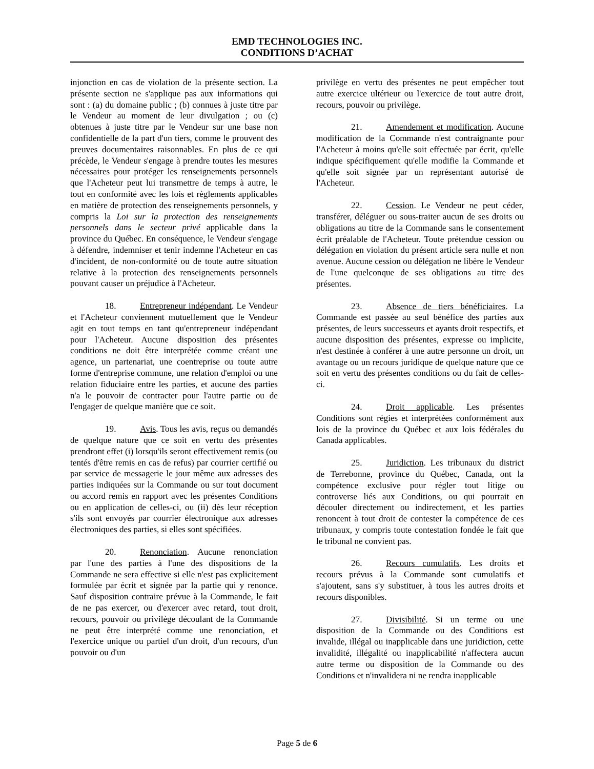EMD TECHNOLOGIES INC.
CONDITIONS D’ACHAT
injonction en cas de violation de la présente section. La présente section ne s'applique pas aux informations qui sont : (a) du domaine public ; (b) connues à juste titre par le Vendeur au moment de leur divulgation ; ou (c) obtenues à juste titre par le Vendeur sur une base non confidentielle de la part d'un tiers, comme le prouvent des preuves documentaires raisonnables. En plus de ce qui précède, le Vendeur s'engage à prendre toutes les mesures nécessaires pour protéger les renseignements personnels que l'Acheteur peut lui transmettre de temps à autre, le tout en conformité avec les lois et règlements applicables en matière de protection des renseignements personnels, y compris la Loi sur la protection des renseignements personnels dans le secteur privé applicable dans la province du Québec. En conséquence, le Vendeur s'engage à défendre, indemniser et tenir indemne l'Acheteur en cas d'incident, de non-conformité ou de toute autre situation relative à la protection des renseignements personnels pouvant causer un préjudice à l'Acheteur.
18. Entrepreneur indépendant. Le Vendeur et l'Acheteur conviennent mutuellement que le Vendeur agit en tout temps en tant qu'entrepreneur indépendant pour l'Acheteur. Aucune disposition des présentes conditions ne doit être interprétée comme créant une agence, un partenariat, une coentreprise ou toute autre forme d'entreprise commune, une relation d'emploi ou une relation fiduciaire entre les parties, et aucune des parties n'a le pouvoir de contracter pour l'autre partie ou de l'engager de quelque manière que ce soit.
19. Avis. Tous les avis, reçus ou demandés de quelque nature que ce soit en vertu des présentes prendront effet (i) lorsqu'ils seront effectivement remis (ou tentés d'être remis en cas de refus) par courrier certifié ou par service de messagerie le jour même aux adresses des parties indiquées sur la Commande ou sur tout document ou accord remis en rapport avec les présentes Conditions ou en application de celles-ci, ou (ii) dès leur réception s'ils sont envoyés par courrier électronique aux adresses électroniques des parties, si elles sont spécifiées.
20. Renonciation. Aucune renonciation par l'une des parties à l'une des dispositions de la Commande ne sera effective si elle n'est pas explicitement formulée par écrit et signée par la partie qui y renonce. Sauf disposition contraire prévue à la Commande, le fait de ne pas exercer, ou d'exercer avec retard, tout droit, recours, pouvoir ou privilège découlant de la Commande ne peut être interprété comme une renonciation, et l'exercice unique ou partiel d'un droit, d'un recours, d'un pouvoir ou d'un
privilège en vertu des présentes ne peut empêcher tout autre exercice ultérieur ou l'exercice de tout autre droit, recours, pouvoir ou privilège.
21. Amendement et modification. Aucune modification de la Commande n'est contraignante pour l'Acheteur à moins qu'elle soit effectuée par écrit, qu'elle indique spécifiquement qu'elle modifie la Commande et qu'elle soit signée par un représentant autorisé de l'Acheteur.
22. Cession. Le Vendeur ne peut céder, transférer, déléguer ou sous-traiter aucun de ses droits ou obligations au titre de la Commande sans le consentement écrit préalable de l'Acheteur. Toute prétendue cession ou délégation en violation du présent article sera nulle et non avenue. Aucune cession ou délégation ne libère le Vendeur de l'une quelconque de ses obligations au titre des présentes.
23. Absence de tiers bénéficiaires. La Commande est passée au seul bénéfice des parties aux présentes, de leurs successeurs et ayants droit respectifs, et aucune disposition des présentes, expresse ou implicite, n'est destinée à conférer à une autre personne un droit, un avantage ou un recours juridique de quelque nature que ce soit en vertu des présentes conditions ou du fait de celles-ci.
24. Droit applicable. Les présentes Conditions sont régies et interprétées conformément aux lois de la province du Québec et aux lois fédérales du Canada applicables.
25. Juridiction. Les tribunaux du district de Terrebonne, province du Québec, Canada, ont la compétence exclusive pour régler tout litige ou controverse liés aux Conditions, ou qui pourrait en découler directement ou indirectement, et les parties renoncent à tout droit de contester la compétence de ces tribunaux, y compris toute contestation fondée le fait que le tribunal ne convient pas.
26. Recours cumulatifs. Les droits et recours prévus à la Commande sont cumulatifs et s'ajoutent, sans s'y substituer, à tous les autres droits et recours disponibles.
27. Divisibilité. Si un terme ou une disposition de la Commande ou des Conditions est invalide, illégal ou inapplicable dans une juridiction, cette invalidité, illégalité ou inapplicabilité n'affectera aucun autre terme ou disposition de la Commande ou des Conditions et n'invalidera ni ne rendra inapplicable
Page 5 de 6